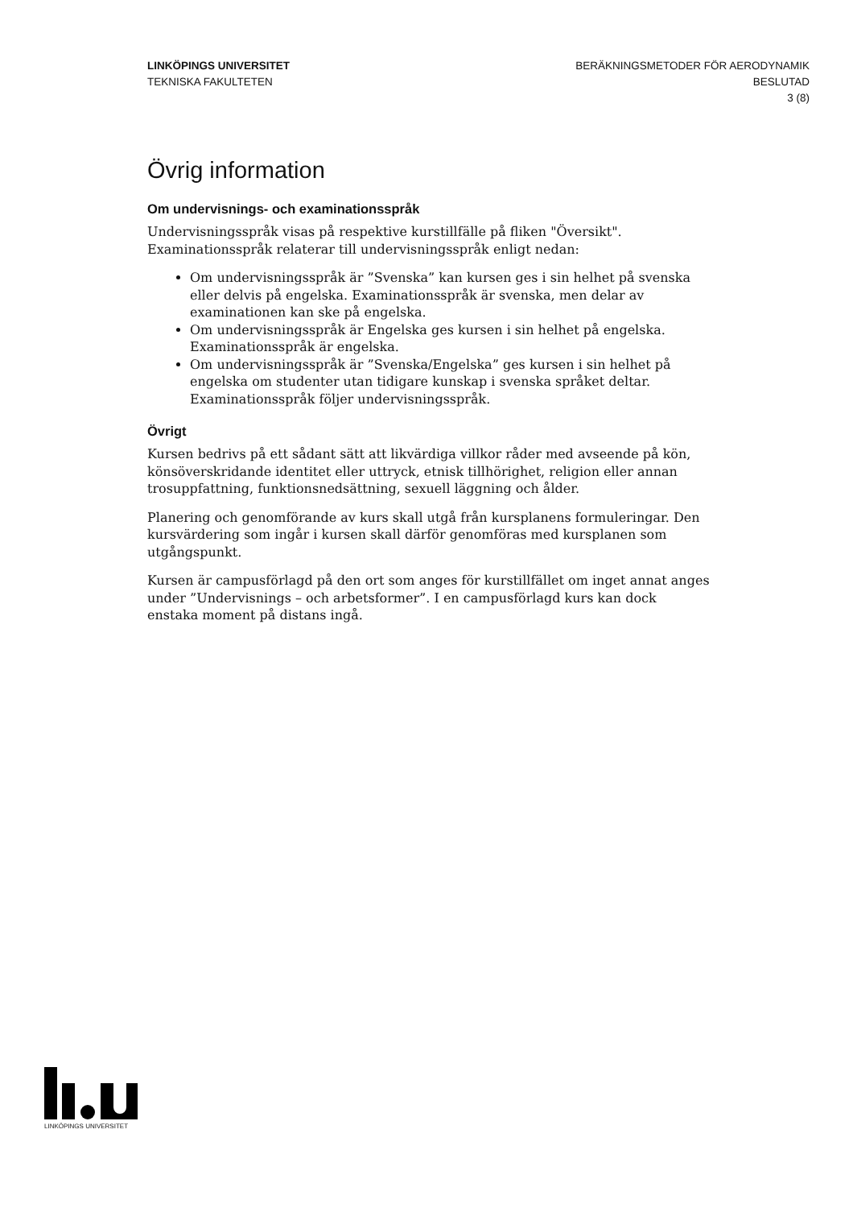LINKÖPINGS UNIVERSITET
TEKNISKA FAKULTETEN
BERÄKNINGSMETODER FÖR AERODYNAMIK
BESLUTAD
3 (8)
Övrig information
Om undervisnings- och examinationsspråk
Undervisningsspråk visas på respektive kurstillfälle på fliken "Översikt".
Examinationsspråk relaterar till undervisningsspråk enligt nedan:
Om undervisningsspråk är ”Svenska” kan kursen ges i sin helhet på svenska eller delvis på engelska. Examinationsspråk är svenska, men delar av examinationen kan ske på engelska.
Om undervisningsspråk är Engelska ges kursen i sin helhet på engelska. Examinationsspråk är engelska.
Om undervisningsspråk är ”Svenska/Engelska” ges kursen i sin helhet på engelska om studenter utan tidigare kunskap i svenska språket deltar. Examinationsspråk följer undervisningsspråk.
Övrigt
Kursen bedrivs på ett sådant sätt att likvärdiga villkor råder med avseende på kön, könsöverskridande identitet eller uttryck, etnisk tillhörighet, religion eller annan trosuppfattning, funktionsnedsättning, sexuell läggning och ålder.
Planering och genomförande av kurs skall utgå från kursplanens formuleringar. Den kursvärdering som ingår i kursen skall därför genomföras med kursplanen som utgångspunkt.
Kursen är campusförlagd på den ort som anges för kurstillfället om inget annat anges under ”Undervisnings – och arbetsformer”. I en campusförlagd kurs kan dock enstaka moment på distans ingå.
LINKÖPINGS UNIVERSITET